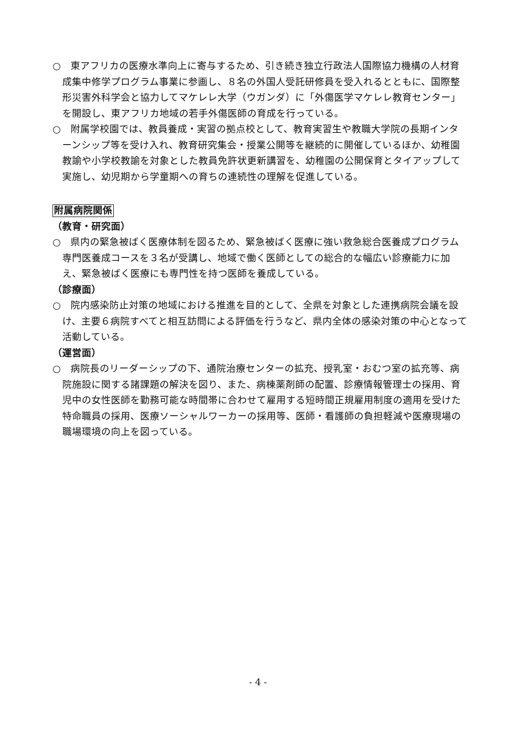○　東アフリカの医療水準向上に寄与するため、引き続き独立行政法人国際協力機構の人材育成集中修学プログラム事業に参画し、８名の外国人受託研修員を受入れるとともに、国際整形災害外科学会と協力してマケレレ大学（ウガンダ）に「外傷医学マケレレ教育センター」を開設し、東アフリカ地域の若手外傷医師の育成を行っている。
○　附属学校園では、教員養成・実習の拠点校として、教育実習生や教職大学院の長期インターンシップ等を受け入れ、教育研究集会・授業公開等を継続的に開催しているほか、幼稚園教諭や小学校教諭を対象とした教員免許状更新講習を、幼稚園の公開保育とタイアップして実施し、幼児期から学童期への育ちの連続性の理解を促進している。
附属病院関係
（教育・研究面）
○　県内の緊急被ばく医療体制を図るため、緊急被ばく医療に強い救急総合医養成プログラム専門医養成コースを３名が受講し、地域で働く医師としての総合的な幅広い診療能力に加え、緊急被ばく医療にも専門性を持つ医師を養成している。
（診療面）
○　院内感染防止対策の地域における推進を目的として、全県を対象とした連携病院会議を設け、主要６病院すべてと相互訪問による評価を行うなど、県内全体の感染対策の中心となって活動している。
（運営面）
○　病院長のリーダーシップの下、通院治療センターの拡充、授乳室・おむつ室の拡充等、病院施設に関する諸課題の解決を図り、また、病棟薬剤師の配置、診療情報管理士の採用、育児中の女性医師を勤務可能な時間帯に合わせて雇用する短時間正規雇用制度の適用を受けた特命職員の採用、医療ソーシャルワーカーの採用等、医師・看護師の負担軽減や医療現場の職場環境の向上を図っている。
- 4 -